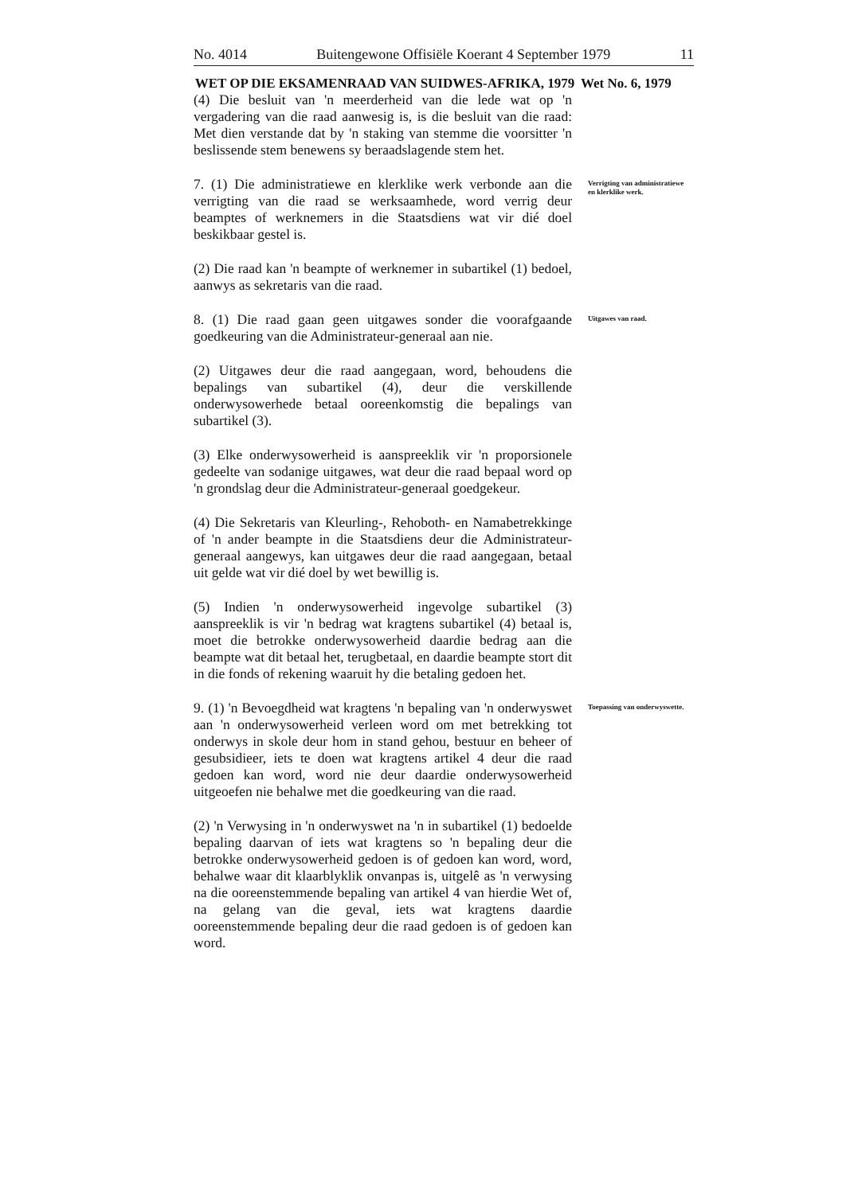No. 4014 Buitengewone Offisiële Koerant 4 September 1979 11
WET OP DIE EKSAMENRAAD VAN SUIDWES-AFRIKA, 1979
Wet No. 6, 1979
(4) Die besluit van 'n meerderheid van die lede wat op 'n vergadering van die raad aanwesig is, is die besluit van die raad: Met dien verstande dat by 'n staking van stemme die voorsitter 'n beslissende stem benewens sy beraadslagende stem het.
7. (1) Die administratiewe en klerklike werk verbonde aan die verrigting van die raad se werksaamhede, word verrig deur beamptes of werknemers in die Staatsdiens wat vir dié doel beskikbaar gestel is.
Verrigting van administratiewe en klerklike werk.
(2) Die raad kan 'n beampte of werknemer in subartikel (1) bedoel, aanwys as sekretaris van die raad.
8. (1) Die raad gaan geen uitgawes sonder die voorafgaande goedkeuring van die Administrateur-generaal aan nie.
Uitgawes van raad.
(2) Uitgawes deur die raad aangegaan, word, behoudens die bepalings van subartikel (4), deur die verskillende onderwysowerhede betaal ooreenkomstig die bepalings van subartikel (3).
(3) Elke onderwysowerheid is aanspreeklik vir 'n proporsionele gedeelte van sodanige uitgawes, wat deur die raad bepaal word op 'n grondslag deur die Administrateur-generaal goedgekeur.
(4) Die Sekretaris van Kleurling-, Rehoboth- en Namabetrekkinge of 'n ander beampte in die Staatsdiens deur die Administrateur-generaal aangewys, kan uitgawes deur die raad aangegaan, betaal uit gelde wat vir dié doel by wet bewillig is.
(5) Indien 'n onderwysowerheid ingevolge subartikel (3) aanspreeklik is vir 'n bedrag wat kragtens subartikel (4) betaal is, moet die betrokke onderwysowerheid daardie bedrag aan die beampte wat dit betaal het, terugbetaal, en daardie beampte stort dit in die fonds of rekening waaruit hy die betaling gedoen het.
9. (1) 'n Bevoegdheid wat kragtens 'n bepaling van 'n onderwyswet aan 'n onderwysowerheid verleen word om met betrekking tot onderwys in skole deur hom in stand gehou, bestuur en beheer of gesubsidieer, iets te doen wat kragtens artikel 4 deur die raad gedoen kan word, word nie deur daardie onderwysowerheid uitgeoefen nie behalwe met die goedkeuring van die raad.
Toepassing van onderwyswette.
(2) 'n Verwysing in 'n onderwyswet na 'n in subartikel (1) bedoelde bepaling daarvan of iets wat kragtens so 'n bepaling deur die betrokke onderwysowerheid gedoen is of gedoen kan word, word, behalwe waar dit klaarblyklik onvanpas is, uitgelê as 'n verwysing na die ooreenstemmende bepaling van artikel 4 van hierdie Wet of, na gelang van die geval, iets wat kragtens daardie ooreenstemmende bepaling deur die raad gedoen is of gedoen kan word.